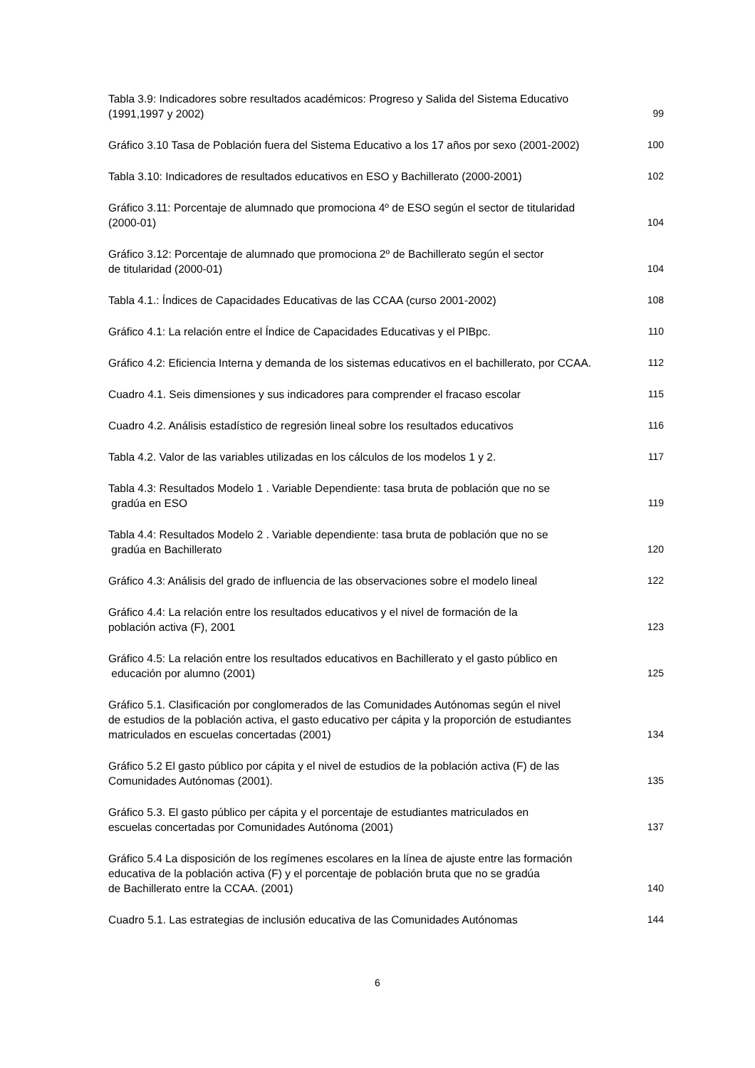Tabla 3.9: Indicadores sobre resultados académicos: Progreso y Salida del Sistema Educativo
(1991,1997 y 2002)
99
Gráfico 3.10 Tasa de Población fuera del Sistema Educativo a los 17 años por sexo (2001-2002)
100
Tabla 3.10: Indicadores de resultados educativos en ESO y Bachillerato (2000-2001)
102
Gráfico 3.11: Porcentaje de alumnado que promociona 4º de ESO según el sector de titularidad
(2000-01)
104
Gráfico 3.12: Porcentaje de alumnado que promociona 2º de Bachillerato según el sector
de titularidad (2000-01)
104
Tabla 4.1.: Índices de Capacidades Educativas de las CCAA (curso 2001-2002)
108
Gráfico 4.1: La relación entre el Índice de Capacidades Educativas y el PIBpc.
110
Gráfico 4.2: Eficiencia Interna y demanda de los sistemas educativos en el bachillerato, por CCAA.
112
Cuadro 4.1. Seis dimensiones y sus indicadores para comprender el fracaso escolar
115
Cuadro 4.2. Análisis estadístico de regresión lineal sobre los resultados educativos
116
Tabla 4.2. Valor de las variables utilizadas en los cálculos de los modelos 1 y 2.
117
Tabla 4.3: Resultados Modelo 1 . Variable Dependiente: tasa bruta de población que no se
gradúa en ESO
119
Tabla 4.4: Resultados Modelo 2 . Variable dependiente: tasa bruta de población que no se
gradúa en Bachillerato
120
Gráfico 4.3: Análisis del grado de influencia de las observaciones sobre el modelo lineal
122
Gráfico 4.4: La relación entre los resultados educativos y el nivel de formación de la
población activa (F), 2001
123
Gráfico 4.5: La relación entre los resultados educativos en Bachillerato y el gasto público en
educación por alumno (2001)
125
Gráfico 5.1. Clasificación por conglomerados de las Comunidades Autónomas según el nivel
de estudios de la población activa, el gasto educativo per cápita y la proporción de estudiantes
matriculados en escuelas concertadas (2001)
134
Gráfico 5.2 El gasto público por cápita y el nivel de estudios de la población activa (F) de las
Comunidades Autónomas (2001).
135
Gráfico 5.3. El gasto público per cápita y el porcentaje de estudiantes matriculados en
escuelas concertadas por Comunidades Autónoma (2001)
137
Gráfico 5.4 La disposición de los regímenes escolares en la línea de ajuste entre las formación
educativa de la población activa (F) y el porcentaje de población bruta que no se gradúa
de Bachillerato entre la CCAA. (2001)
140
Cuadro 5.1. Las estrategias de inclusión educativa de las Comunidades Autónomas
144
6